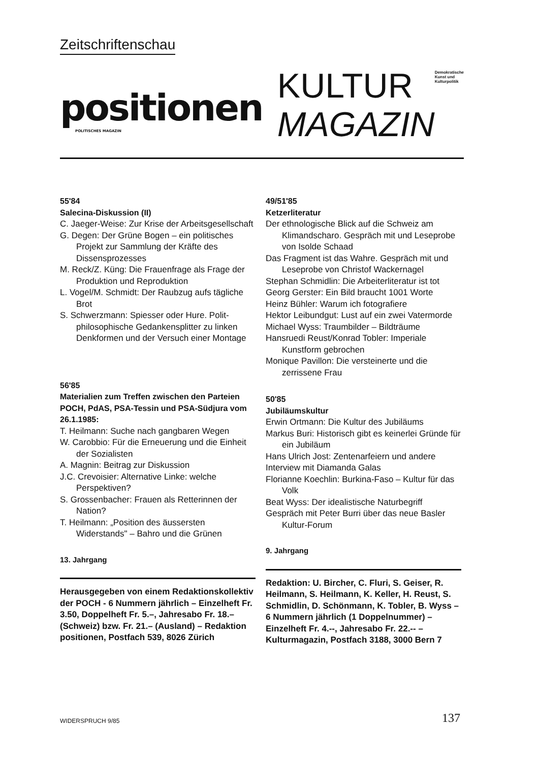Zeitschriftenschau
positionen
POLITISCHES MAGAZIN
KULTUR
MAGAZIN
Demokratische
Kunst und
Kulturpolitik
55'84
Salecina-Diskussion (II)
C. Jaeger-Weise: Zur Krise der Arbeitsgesellschaft
G. Degen: Der Grüne Bogen – ein politisches Projekt zur Sammlung der Kräfte des Dissensprozesses
M. Reck/Z. Küng: Die Frauenfrage als Frage der Produktion und Reproduktion
L. Vogel/M. Schmidt: Der Raubzug aufs tägliche Brot
S. Schwerzmann: Spiesser oder Hure. Polit-philosophische Gedankensplitter zu linken Denkformen und der Versuch einer Montage
56'85
Materialien zum Treffen zwischen den Parteien POCH, PdAS, PSA-Tessin und PSA-Südjura vom 26.1.1985:
T. Heilmann: Suche nach gangbaren Wegen
W. Carobbio: Für die Erneuerung und die Einheit der Sozialisten
A. Magnin: Beitrag zur Diskussion
J.C. Crevoisier: Alternative Linke: welche Perspektiven?
S. Grossenbacher: Frauen als Retterinnen der Nation?
T. Heilmann: „Position des äussersten Widerstands" – Bahro und die Grünen
13. Jahrgang
Herausgegeben von einem Redaktionskollektiv der POCH - 6 Nummern jährlich – Einzelheft Fr. 3.50, Doppelheft Fr. 5.–, Jahresabo Fr. 18.– (Schweiz) bzw. Fr. 21.– (Ausland) – Redaktion positionen, Postfach 539, 8026 Zürich
49/51'85
Ketzerliteratur
Der ethnologische Blick auf die Schweiz am Klimandscharo. Gespräch mit und Leseprobe von Isolde Schaad
Das Fragment ist das Wahre. Gespräch mit und Leseprobe von Christof Wackernagel
Stephan Schmidlin: Die Arbeiterliteratur ist tot
Georg Gerster: Ein Bild braucht 1001 Worte
Heinz Bühler: Warum ich fotografiere
Hektor Leibundgut: Lust auf ein zwei Vatermorde
Michael Wyss: Traumbilder – Bildträume
Hansruedi Reust/Konrad Tobler: Imperiale Kunstform gebrochen
Monique Pavillon: Die versteinerte und die zerrissene Frau
50'85
Jubiläumskultur
Erwin Ortmann: Die Kultur des Jubiläums
Markus Buri: Historisch gibt es keinerlei Gründe für ein Jubiläum
Hans Ulrich Jost: Zentenarfeiern und andere
Interview mit Diamanda Galas
Florianne Koechlin: Burkina-Faso – Kultur für das Volk
Beat Wyss: Der idealistische Naturbegriff
Gespräch mit Peter Burri über das neue Basler Kultur-Forum
9. Jahrgang
Redaktion: U. Bircher, C. Fluri, S. Geiser, R. Heilmann, S. Heilmann, K. Keller, H. Reust, S. Schmidlin, D. Schönmann, K. Tobler, B. Wyss – 6 Nummern jährlich (1 Doppelnummer) – Einzelheft Fr. 4.--, Jahresabo Fr. 22.-- – Kulturmagazin, Postfach 3188, 3000 Bern 7
WIDERSPRUCH 9/85 137